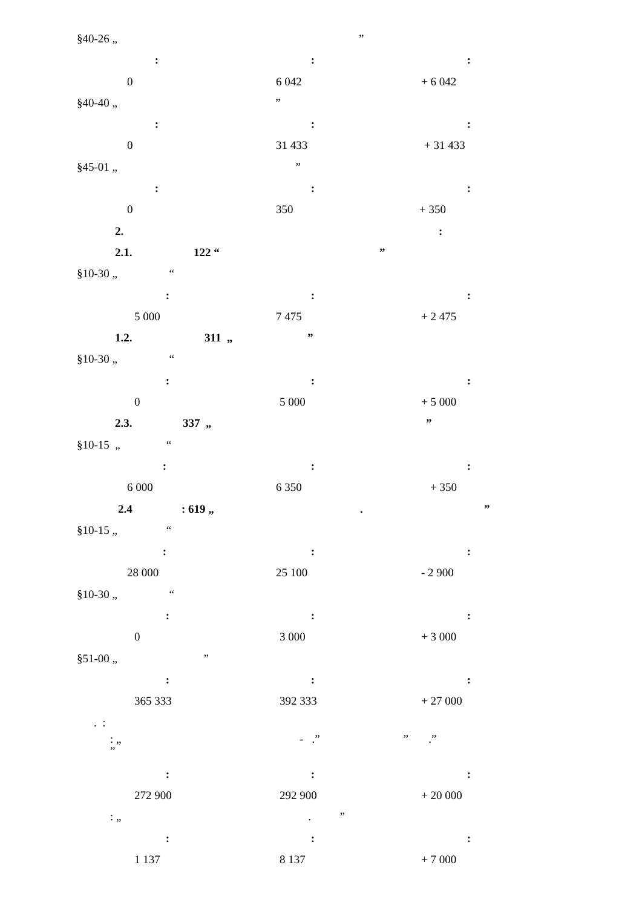§40-26 „ ”
:::
0 6 042 + 6 042
§40-40 „ ”
:::
0 31 433 + 31 433
§45-01 „ ”
:::
0 350 + 350
2.:
2.1. 122 “”
§10-30 „ “
:::
5 000 7 475 + 2 475
1.2. 311 „”
§10-30 „ “
:::
0 5 000 + 5 000
2.3. 337 „”
§10-15 „ “
:::
6 000 6 350 + 350
2.4: 619 „.”
§10-15 „ “
:::
28 000 25 100 - 2 900
§10-30 „ “
:::
0 3 000 + 3 000
§51-00 „ ”
:::
365 333 392 333 + 27 000
. :
: „ - .” ” .” ”
:::
272 900 292 900 + 20 000
: „ . ”
:::
1 137 8 137 + 7 000